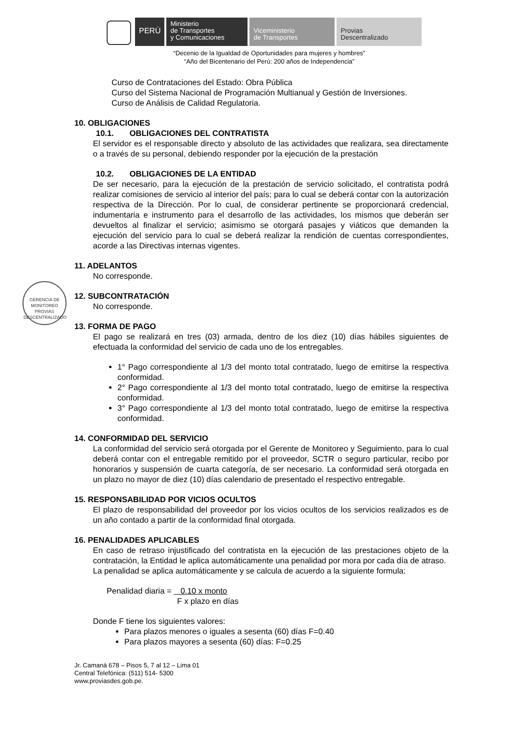PERÚ
Ministerio
de Transportes
y Comunicaciones
Viceministerio
de Transportes
Provias
Descentralizado
“Decenio de la Igualdad de Oportunidades para mujeres y hombres”
“Año del Bicentenario del Perú: 200 años de Independencia”
Curso de Contrataciones del Estado: Obra Pública
Curso del Sistema Nacional de Programación Multianual y Gestión de Inversiones.
Curso de Análisis de Calidad Regulatoria.
10. OBLIGACIONES
10.1. OBLIGACIONES DEL CONTRATISTA
El servidor es el responsable directo y absoluto de las actividades que realizara, sea directamente o a través de su personal, debiendo responder por la ejecución de la prestación
10.2. OBLIGACIONES DE LA ENTIDAD
De ser necesario, para la ejecución de la prestación de servicio solicitado, el contratista podrá realizar comisiones de servicio al interior del país; para lo cual se deberá contar con la autorización respectiva de la Dirección. Por lo cual, de considerar pertinente se proporcionará credencial, indumentaria e instrumento para el desarrollo de las actividades, los mismos que deberán ser devueltos al finalizar el servicio; asimismo se otorgará pasajes y viáticos que demanden la ejecución del servicio para lo cual se deberá realizar la rendición de cuentas correspondientes, acorde a las Directivas internas vigentes.
11. ADELANTOS
No corresponde.
GERENCIA DE MONITOREO
PROVIAS DESCENTRALIZADO
12. SUBCONTRATACIÓN
No corresponde.
13. FORMA DE PAGO
El pago se realizará en tres (03) armada, dentro de los diez (10) días hábiles siguientes de efectuada la conformidad del servicio de cada uno de los entregables.
1° Pago correspondiente al 1/3 del monto total contratado, luego de emitirse la respectiva conformidad.
2° Pago correspondiente al 1/3 del monto total contratado, luego de emitirse la respectiva conformidad.
3° Pago correspondiente al 1/3 del monto total contratado, luego de emitirse la respectiva conformidad.
14. CONFORMIDAD DEL SERVICIO
La conformidad del servicio será otorgada por el Gerente de Monitoreo y Seguimiento, para lo cual deberá contar con el entregable remitido por el proveedor, SCTR o seguro particular, recibo por honorarios y suspensión de cuarta categoría, de ser necesario. La conformidad será otorgada en un plazo no mayor de diez (10) días calendario de presentado el respectivo entregable.
15. RESPONSABILIDAD POR VICIOS OCULTOS
El plazo de responsabilidad del proveedor por los vicios ocultos de los servicios realizados es de un año contado a partir de la conformidad final otorgada.
16. PENALIDADES APLICABLES
En caso de retraso injustificado del contratista en la ejecución de las prestaciones objeto de la contratación, la Entidad le aplica automáticamente una penalidad por mora por cada día de atraso.
La penalidad se aplica automáticamente y se calcula de acuerdo a la siguiente formula:
Penalidad diaria = 0.10 x monto
F x plazo en días
Donde F tiene los siguientes valores:
Para plazos menores o iguales a sesenta (60) días F=0.40
Para plazos mayores a sesenta (60) días: F=0.25
Jr. Camaná 678 – Pisos 5, 7 al 12 – Lima 01
Central Telefónica: (511) 514- 5300
www.proviasdes.gob.pe.